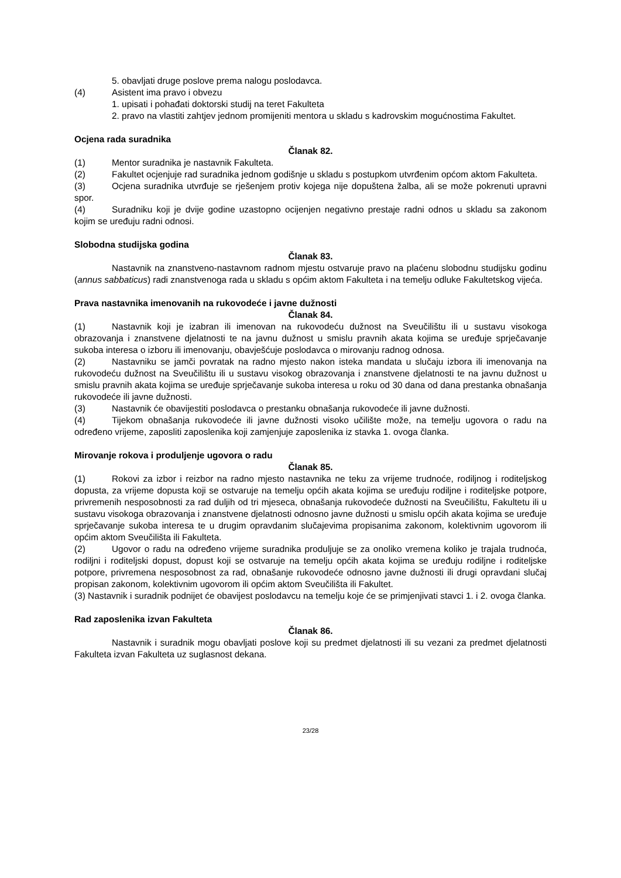5. obavljati druge poslove prema nalogu poslodavca.
(4) Asistent ima pravo i obvezu
1. upisati i pohađati doktorski studij na teret Fakulteta
2. pravo na vlastiti zahtjev jednom promijeniti mentora u skladu s kadrovskim mogućnostima Fakultet.
Ocjena rada suradnika
Članak 82.
(1) Mentor suradnika je nastavnik Fakulteta.
(2) Fakultet ocjenjuje rad suradnika jednom godišnje u skladu s postupkom utvrđenim općom aktom Fakulteta.
(3) Ocjena suradnika utvrđuje se rješenjem protiv kojega nije dopuštena žalba, ali se može pokrenuti upravni spor.
(4) Suradniku koji je dvije godine uzastopno ocijenjen negativno prestaje radni odnos u skladu sa zakonom kojim se uređuju radni odnosi.
Slobodna studijska godina
Članak 83.
Nastavnik na znanstveno-nastavnom radnom mjestu ostvaruje pravo na plaćenu slobodnu studijsku godinu (annus sabbaticus) radi znanstvenoga rada u skladu s općim aktom Fakulteta i na temelju odluke Fakultetskog vijeća.
Prava nastavnika imenovanih na rukovodeće i javne dužnosti
Članak 84.
(1) Nastavnik koji je izabran ili imenovan na rukovodeću dužnost na Sveučilištu ili u sustavu visokoga obrazovanja i znanstvene djelatnosti te na javnu dužnost u smislu pravnih akata kojima se uređuje sprječavanje sukoba interesa o izboru ili imenovanju, obavješćuje poslodavca o mirovanju radnog odnosa.
(2) Nastavniku se jamči povratak na radno mjesto nakon isteka mandata u slučaju izbora ili imenovanja na rukovodeću dužnost na Sveučilištu ili u sustavu visokog obrazovanja i znanstvene djelatnosti te na javnu dužnost u smislu pravnih akata kojima se uređuje sprječavanje sukoba interesa u roku od 30 dana od dana prestanka obnašanja rukovodeće ili javne dužnosti.
(3) Nastavnik će obavijestiti poslodavca o prestanku obnašanja rukovodeće ili javne dužnosti.
(4) Tijekom obnašanja rukovodeće ili javne dužnosti visoko učilište može, na temelju ugovora o radu na određeno vrijeme, zaposliti zaposlenika koji zamjenjuje zaposlenika iz stavka 1. ovoga članka.
Mirovanje rokova i produljenje ugovora o radu
Članak 85.
(1) Rokovi za izbor i reizbor na radno mjesto nastavnika ne teku za vrijeme trudnoće, rodiljnog i roditeljskog dopusta, za vrijeme dopusta koji se ostvaruje na temelju općih akata kojima se uređuju rodiljne i roditeljske potpore, privremenih nesposobnosti za rad duljih od tri mjeseca, obnašanja rukovodeće dužnosti na Sveučilištu, Fakultetu ili u sustavu visokoga obrazovanja i znanstvene djelatnosti odnosno javne dužnosti u smislu općih akata kojima se uređuje sprječavanje sukoba interesa te u drugim opravdanim slučajevima propisanima zakonom, kolektivnim ugovorom ili općim aktom Sveučilišta ili Fakulteta.
(2) Ugovor o radu na određeno vrijeme suradnika produljuje se za onoliko vremena koliko je trajala trudnoća, rodiljni i roditeljski dopust, dopust koji se ostvaruje na temelju općih akata kojima se uređuju rodiljne i roditeljske potpore, privremena nesposobnost za rad, obnašanje rukovodeće odnosno javne dužnosti ili drugi opravdani slučaj propisan zakonom, kolektivnim ugovorom ili općim aktom Sveučilišta ili Fakultet.
(3) Nastavnik i suradnik podnijet će obavijest poslodavcu na temelju koje će se primjenjivati stavci 1. i 2. ovoga članka.
Rad zaposlenika izvan Fakulteta
Članak 86.
Nastavnik i suradnik mogu obavljati poslove koji su predmet djelatnosti ili su vezani za predmet djelatnosti Fakulteta izvan Fakulteta uz suglasnost dekana.
23/28